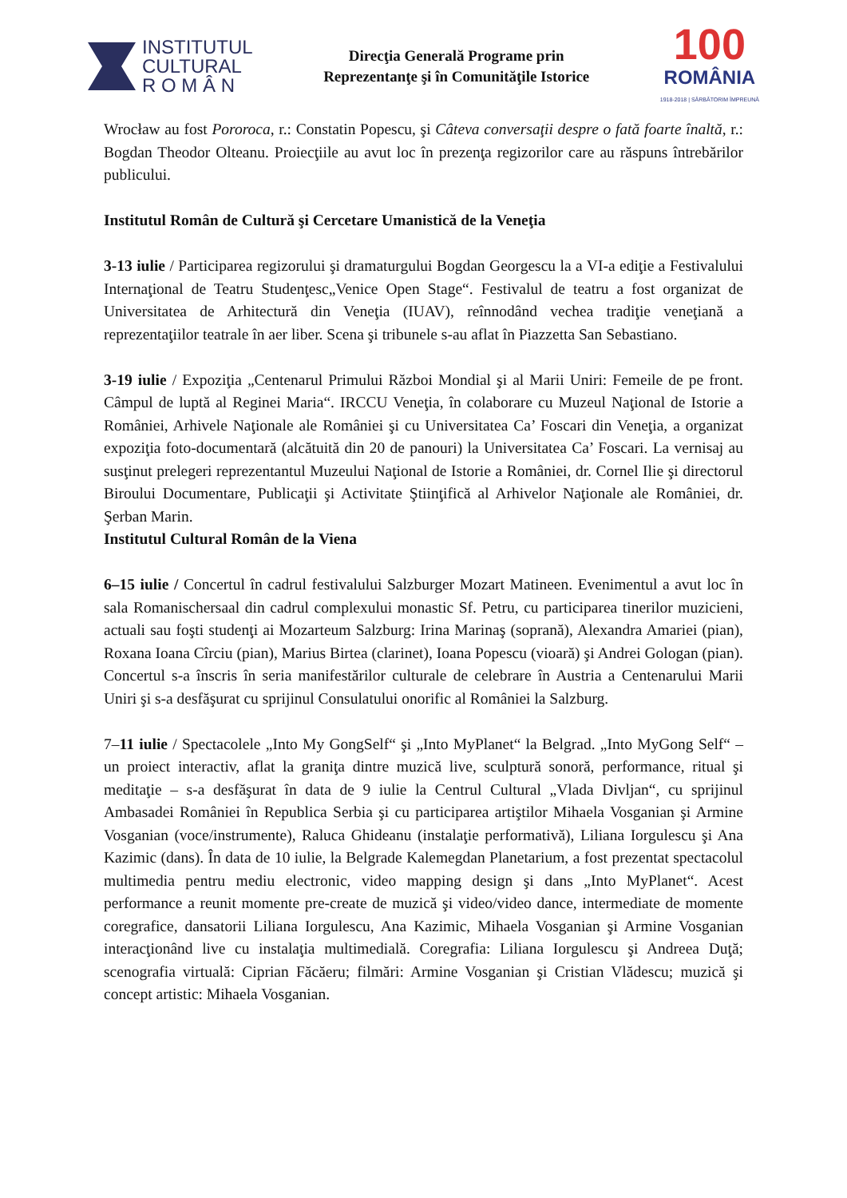INSTITUTUL
CULTURAL
R O M Â N
Direcţia Generală Programe prin
Reprezentanţe şi în Comunităţile Istorice
100
ROMÂNIA
1918-2018 | SĂRBĂTORIM ÎMPREUNĂ
Wrocław au fost Pororoca, r.: Constatin Popescu, şi Câteva conversaţii despre o fată foarte înaltă, r.: Bogdan Theodor Olteanu. Proiecţiile au avut loc în prezenţa regizorilor care au răspuns întrebărilor publicului.
Institutul Român de Cultură şi Cercetare Umanistică de la Veneţia
3-13 iulie / Participarea regizorului şi dramaturgului Bogdan Georgescu la a VI-a ediţie a Festivalului Internaţional de Teatru Studenţesc„Venice Open Stage“. Festivalul de teatru a fost organizat de Universitatea de Arhitectură din Veneţia (IUAV), reînnodând vechea tradiţie veneţiană a reprezentaţiilor teatrale în aer liber. Scena şi tribunele s-au aflat în Piazzetta San Sebastiano.
3-19 iulie / Expoziţia „Centenarul Primului Război Mondial şi al Marii Uniri: Femeile de pe front. Câmpul de luptă al Reginei Maria“. IRCCU Veneţia, în colaborare cu Muzeul Naţional de Istorie a României, Arhivele Naţionale ale României şi cu Universitatea Ca’ Foscari din Veneţia, a organizat expoziţia foto-documentară (alcătuită din 20 de panouri) la Universitatea Ca’ Foscari. La vernisaj au susţinut prelegeri reprezentantul Muzeului Naţional de Istorie a României, dr. Cornel Ilie şi directorul Biroului Documentare, Publicaţii şi Activitate Ştiinţifică al Arhivelor Naţionale ale României, dr. Şerban Marin.
Institutul Cultural Român de la Viena
6–15 iulie / Concertul în cadrul festivalului Salzburger Mozart Matineen. Evenimentul a avut loc în sala Romanischersaal din cadrul complexului monastic Sf. Petru, cu participarea tinerilor muzicieni, actuali sau foşti studenţi ai Mozarteum Salzburg: Irina Marinaş (soprană), Alexandra Amariei (pian), Roxana Ioana Cîrciu (pian), Marius Birtea (clarinet), Ioana Popescu (vioară) şi Andrei Gologan (pian). Concertul s-a înscris în seria manifestărilor culturale de celebrare în Austria a Centenarului Marii Uniri şi s-a desfăşurat cu sprijinul Consulatului onorific al României la Salzburg.
7–11 iulie / Spectacolele „Into My GongSelf“ şi „Into MyPlanet“ la Belgrad. „Into MyGong Self“ – un proiect interactiv, aflat la graniţa dintre muzică live, sculptură sonoră, performance, ritual şi meditaţie – s-a desfăşurat în data de 9 iulie la Centrul Cultural „Vlada Divljan“, cu sprijinul Ambasadei României în Republica Serbia şi cu participarea artiştilor Mihaela Vosganian şi Armine Vosganian (voce/instrumente), Raluca Ghideanu (instalaţie performativă), Liliana Iorgulescu şi Ana Kazimic (dans). În data de 10 iulie, la Belgrade Kalemegdan Planetarium, a fost prezentat spectacolul multimedia pentru mediu electronic, video mapping design şi dans „Into MyPlanet“. Acest performance a reunit momente pre-create de muzică şi video/video dance, intermediate de momente coregrafice, dansatorii Liliana Iorgulescu, Ana Kazimic, Mihaela Vosganian şi Armine Vosganian interacţionând live cu instalaţia multimedială. Coregrafia: Liliana Iorgulescu şi Andreea Duţă; scenografia virtuală: Ciprian Făcăeru; filmări: Armine Vosganian şi Cristian Vlădescu; muzică şi concept artistic: Mihaela Vosganian.